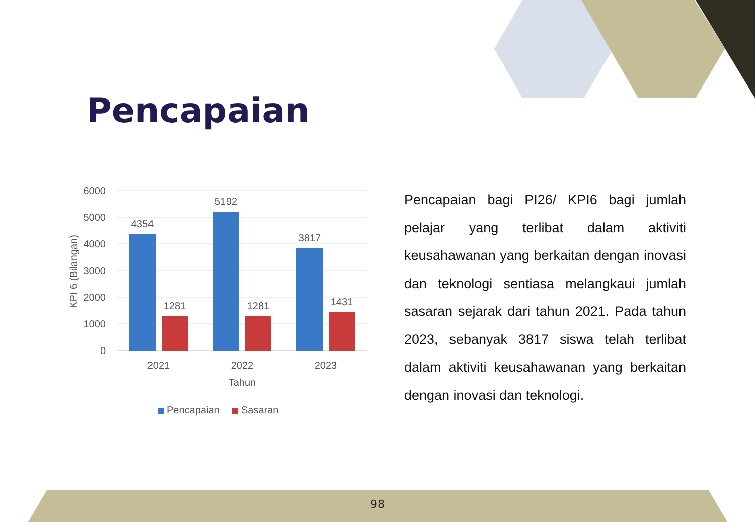Pencapaian
6000
5000
4000
3000
2000
1000
0
KPI 6 (Bilangan)
4354
5192
3817
1281
1281
1431
2021
2022
2023
Tahun
Pencapaian
Sasaran
Pencapaian bagi PI26/ KPI6 bagi jumlah pelajar yang terlibat dalam aktiviti keusahawanan yang berkaitan dengan inovasi dan teknologi sentiasa melangkaui jumlah sasaran sejarak dari tahun 2021. Pada tahun 2023, sebanyak 3817 siswa telah terlibat dalam aktiviti keusahawanan yang berkaitan dengan inovasi dan teknologi.
98